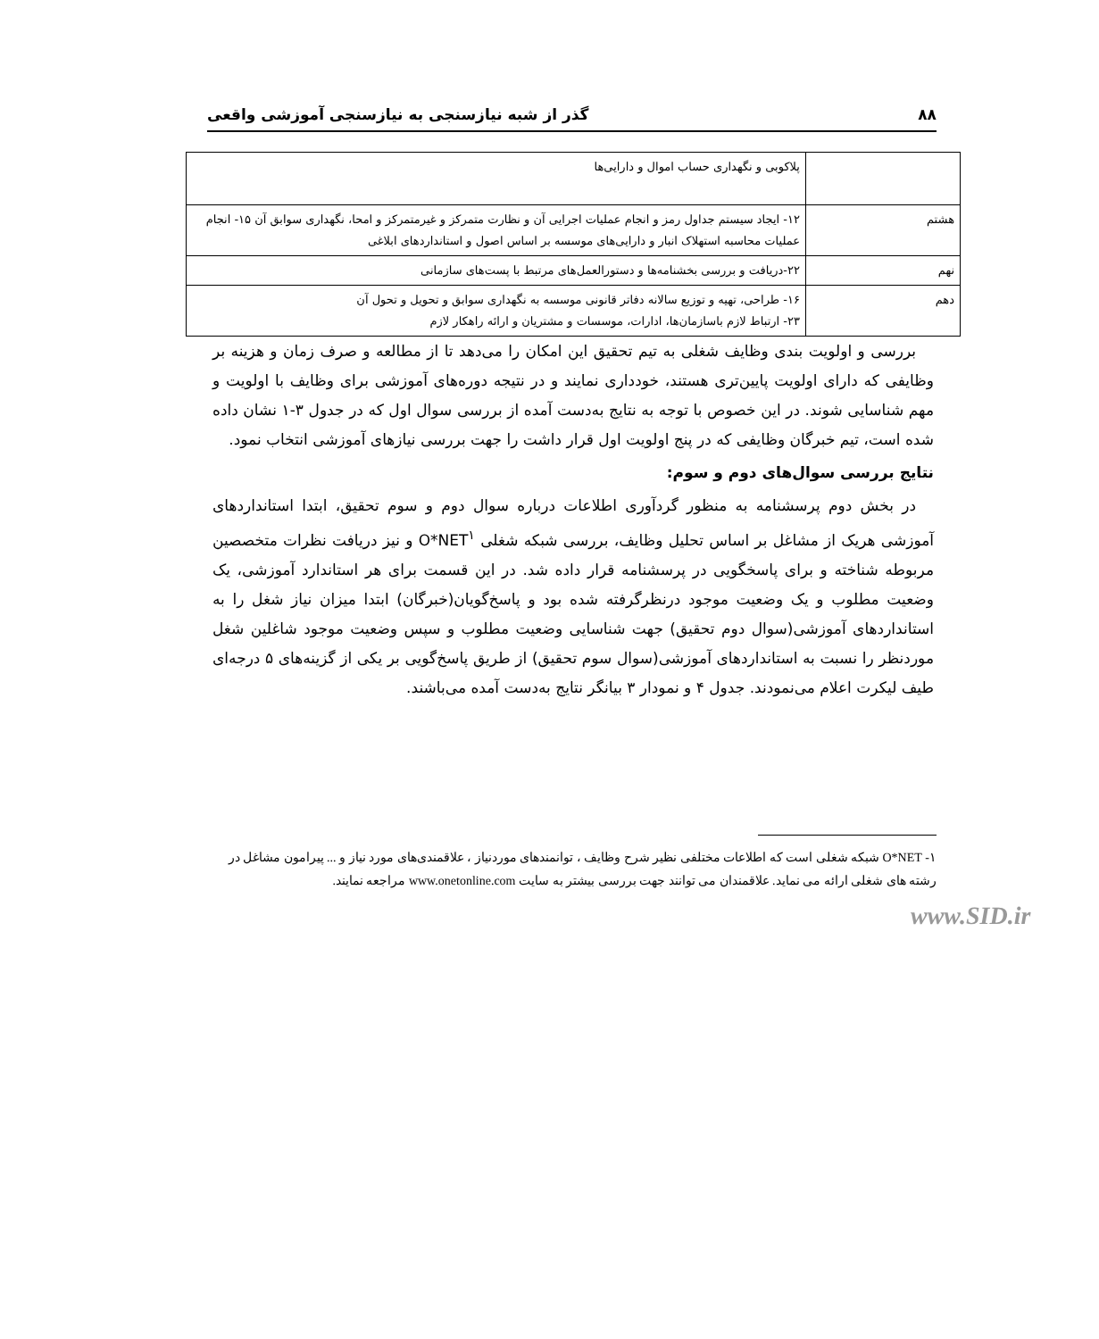۸۸ گذر از شبه نیازسنجی به نیازسنجی آموزشی واقعی
| | پلاکوبی و نگهداری حساب اموال و دارایی‌ها |
| هشتم | ۱۲- ایجاد سیستم جداول رمز و انجام عملیات اجرایی آن و نظارت متمرکز و غیرمتمرکز و امحا، نگهداری سوابق آن ۱۵- انجام عملیات محاسبه استهلاک انبار و دارایی‌های موسسه بر اساس اصول و استانداردهای ابلاغی |
| نهم | ۲۲-دریافت و بررسی بخشنامه‌ها و دستورالعمل‌های مرتبط با پست‌های سازمانی |
| دهم | ۱۶- طراحی، تهیه و توزیع سالانه دفاتر قانونی موسسه به نگهداری سوابق و تحویل و تحول آن ۲۳- ارتباط لازم باسازمان‌ها، ادارات، موسسات و مشتریان و ارائه راهکار لازم |
بررسی و اولویت بندی وظایف شغلی به تیم تحقیق این امکان را می‌دهد تا از مطالعه و صرف زمان و هزینه بر وظایفی که دارای اولویت پایین‌تری هستند، خودداری نمایند و در نتیجه دوره‌های آموزشی برای وظایف با اولویت و مهم شناسایی شوند. در این خصوص با توجه به نتایج به‌دست آمده از بررسی سوال اول که در جدول ۳-۱ نشان داده شده است، تیم خبرگان وظایفی که در پنج اولویت اول قرار داشت را جهت بررسی نیازهای آموزشی انتخاب نمود.
نتایج بررسی سوال‌های دوم و سوم:
در بخش دوم پرسشنامه به منظور گردآوری اطلاعات درباره سوال دوم و سوم تحقیق، ابتدا استانداردهای آموزشی هریک از مشاغل بر اساس تحلیل وظایف، بررسی شبکه شغلی O*NET<sup>۱</sup> و نیز دریافت نظرات متخصصین مربوطه شناخته و برای پاسخگویی در پرسشنامه قرار داده شد. در این قسمت برای هر استاندارد آموزشی، یک وضعیت مطلوب و یک وضعیت موجود درنظرگرفته شده بود و پاسخ‌گویان(خبرگان) ابتدا میزان نیاز شغل را به استانداردهای آموزشی(سوال دوم تحقیق) جهت شناسایی وضعیت مطلوب و سپس وضعیت موجود شاغلین شغل موردنظر را نسبت به استانداردهای آموزشی(سوال سوم تحقیق) از طریق پاسخ‌گویی بر یکی از گزینه‌های ۵ درجه‌ای طیف لیکرت اعلام می‌نمودند. جدول ۴ و نمودار ۳ بیانگر نتایج به‌دست آمده می‌باشند.
۱- O*NET شبکه شغلی است که اطلاعات مختلفی نظیر شرح وظایف ، توانمندهای موردنیاز ، علاقمندی‌های مورد نیاز و ... پیرامون مشاغل در رشته های شغلی ارائه می نماید. علاقمندان می توانند جهت بررسی بیشتر به سایت www.onetonline.com مراجعه نمایند.
www.SID.ir